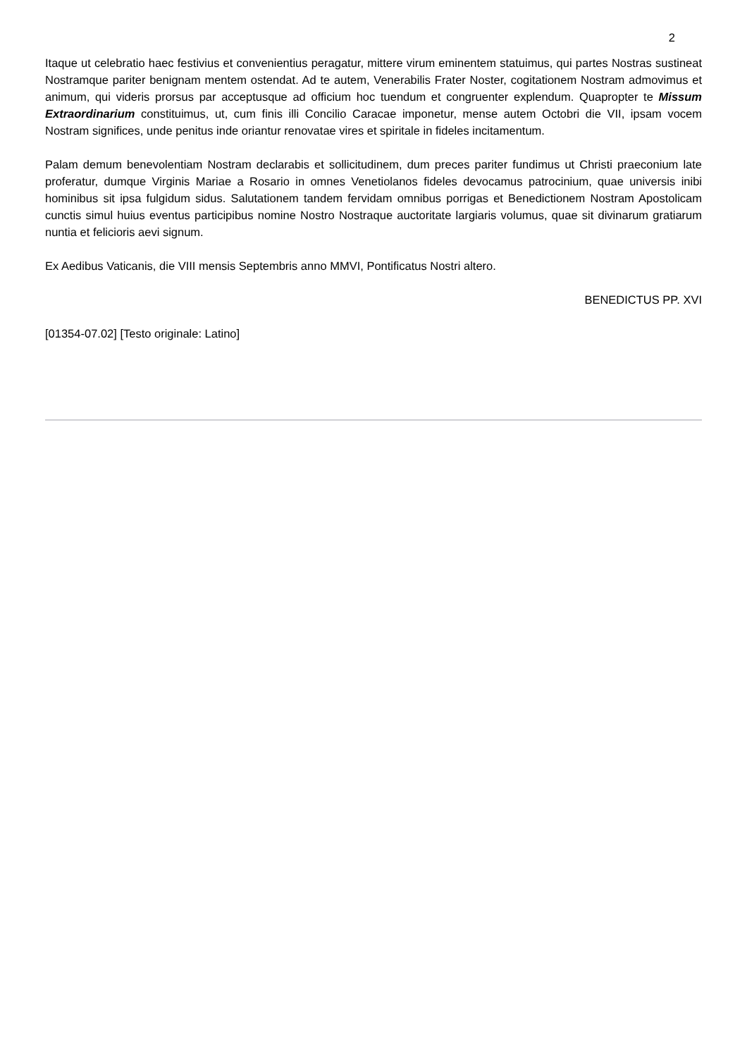2
Itaque ut celebratio haec festivius et convenientius peragatur, mittere virum eminentem statuimus, qui partes Nostras sustineat Nostramque pariter benignam mentem ostendat. Ad te autem, Venerabilis Frater Noster, cogitationem Nostram admovimus et animum, qui videris prorsus par acceptusque ad officium hoc tuendum et congruenter explendum. Quapropter te Missum Extraordinarium constituimus, ut, cum finis illi Concilio Caracae imponetur, mense autem Octobri die VII, ipsam vocem Nostram significes, unde penitus inde oriantur renovatae vires et spiritale in fideles incitamentum.
Palam demum benevolentiam Nostram declarabis et sollicitudinem, dum preces pariter fundimus ut Christi praeconium late proferatur, dumque Virginis Mariae a Rosario in omnes Venetiolanos fideles devocamus patrocinium, quae universis inibi hominibus sit ipsa fulgidum sidus. Salutationem tandem fervidam omnibus porrigas et Benedictionem Nostram Apostolicam cunctis simul huius eventus participibus nomine Nostro Nostraque auctoritate largiaris volumus, quae sit divinarum gratiarum nuntia et felicioris aevi signum.
Ex Aedibus Vaticanis, die VIII mensis Septembris anno MMVI, Pontificatus Nostri altero.
BENEDICTUS PP. XVI
[01354-07.02] [Testo originale: Latino]